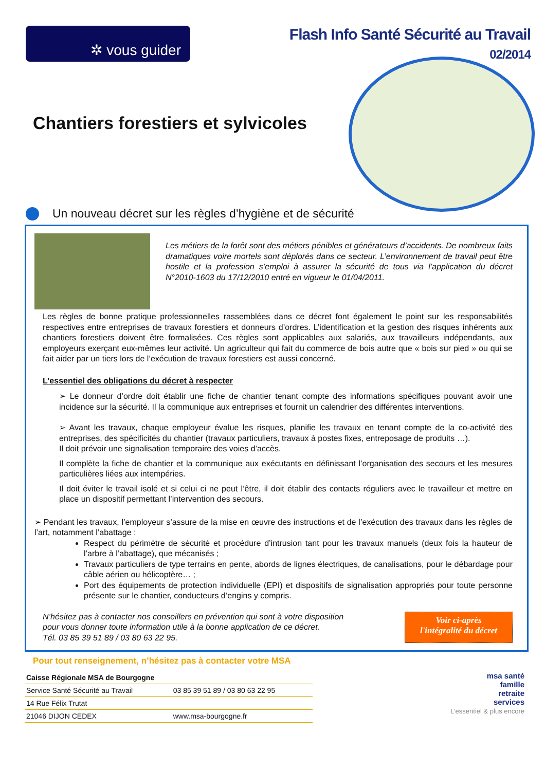✲ vous guider
Flash Info Santé Sécurité au Travail
02/2014
Chantiers forestiers et sylvicoles
Un nouveau décret sur les règles d’hygiène et de sécurité
Les métiers de la forêt sont des métiers pénibles et générateurs d’accidents. De nombreux faits dramatiques voire mortels sont déplorés dans ce secteur. L’environnement de travail peut être hostile et la profession s’emploi à assurer la sécurité de tous via l’application du décret N°2010-1603 du 17/12/2010 entré en vigueur le 01/04/2011.
Les règles de bonne pratique professionnelles rassemblées dans ce décret font également le point sur les responsabilités respectives entre entreprises de travaux forestiers et donneurs d’ordres. L’identification et la gestion des risques inhérents aux chantiers forestiers doivent être formalisées. Ces règles sont applicables aux salariés, aux travailleurs indépendants, aux employeurs exerçant eux-mêmes leur activité. Un agriculteur qui fait du commerce de bois autre que « bois sur pied » ou qui se fait aider par un tiers lors de l’exécution de travaux forestiers est aussi concerné.
L’essentiel des obligations du décret à respecter
➢ Le donneur d’ordre doit établir une fiche de chantier tenant compte des informations spécifiques pouvant avoir une incidence sur la sécurité. Il la communique aux entreprises et fournit un calendrier des différentes interventions.
➢ Avant les travaux, chaque employeur évalue les risques, planifie les travaux en tenant compte de la co-activité des entreprises, des spécificités du chantier (travaux particuliers, travaux à postes fixes, entreposage de produits …).
Il doit prévoir une signalisation temporaire des voies d’accès.
Il complète la fiche de chantier et la communique aux exécutants en définissant l’organisation des secours et les mesures particulières liées aux intempéries.
Il doit éviter le travail isolé et si celui ci ne peut l’être, il doit établir des contacts réguliers avec le travailleur et mettre en place un dispositif permettant l’intervention des secours.
➢ Pendant les travaux, l’employeur s’assure de la mise en œuvre des instructions et de l’exécution des travaux dans les règles de l’art, notamment l’abattage :
Respect du périmètre de sécurité et procédure d’intrusion tant pour les travaux manuels (deux fois la hauteur de l’arbre à l’abattage), que mécanisés ;
Travaux particuliers de type terrains en pente, abords de lignes électriques, de canalisations, pour le débardage pour câble aérien ou hélicoptère… ;
Port des équipements de protection individuelle (EPI) et dispositifs de signalisation appropriés pour toute personne présente sur le chantier, conducteurs d’engins y compris.
N’hésitez pas à contacter nos conseillers en prévention qui sont à votre disposition
pour vous donner toute information utile à la bonne application de ce décret.
Tél. 03 85 39 51 89 / 03 80 63 22 95.
Voir ci-après
l'intégralité du décret
Pour tout renseignement, n’hésitez pas à contacter votre MSA
| Caisse Régionale MSA de Bourgogne | |
| Service Santé Sécurité au Travail | 03 85 39 51 89 / 03 80 63 22 95 |
| 14 Rue Félix Trutat | |
| 21046 DIJON CEDEX | www.msa-bourgogne.fr |
msa santé
famille
retraite
services
L’essentiel & plus encore